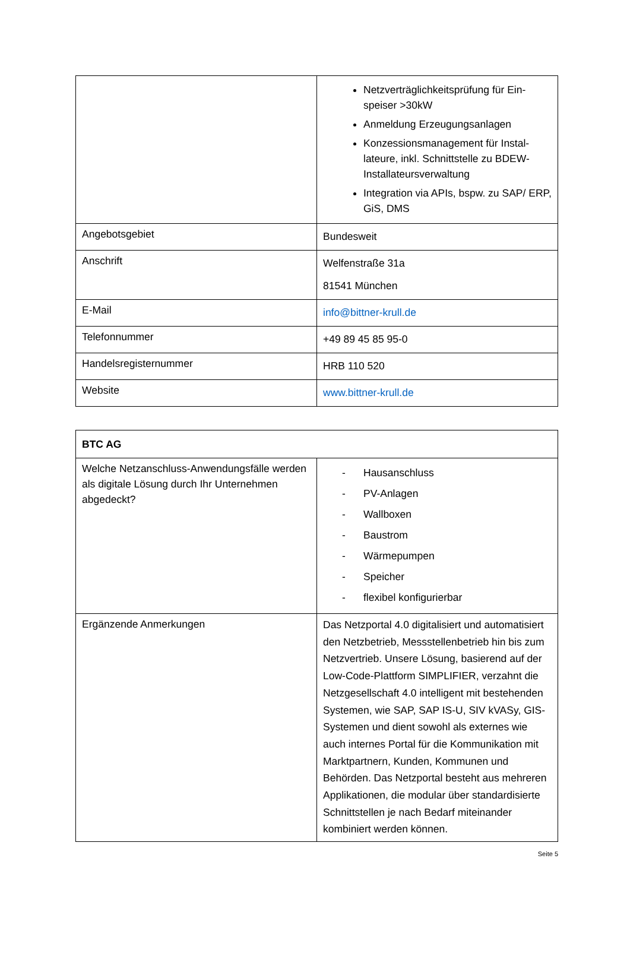| | Netzverträglichkeitsprüfung für Ein­speiser >30kW Anmeldung Erzeugungsanlagen Konzessionsmanagement für Instal­lateure, inkl. Schnittstelle zu BDEW-Installateursverwaltung Integration via APIs, bspw. zu SAP/ ERP, GiS, DMS |
| Angebotsgebiet | Bundesweit |
| Anschrift | Welfenstraße 31a 81541 München |
| E-Mail | info@bittner-krull.de |
| Telefonnummer | +49 89 45 85 95-0 |
| Handelsregisternummer | HRB 110 520 |
| Website | www.bittner-krull.de |
| BTC AG | |
| Welche Netzanschluss-Anwendungsfälle werden als digitale Lösung durch Ihr Unter­nehmen abgedeckt? | - Hausanschluss - PV-Anlagen - Wallboxen - Baustrom - Wärmepumpen - Speicher - flexibel konfigurierbar |
| Ergänzende Anmerkungen | Das Netzportal 4.0 digitalisiert und automa­tisiert den Netzbetrieb, Messstellenbetrieb hin bis zum Netzvertrieb. Unsere Lösung, basierend auf der Low-Code-Plattform SIMPLIFIER, verzahnt die Netzgesellschaft 4.0 intelligent mit bestehenden Systemen, wie SAP, SAP IS-U, SIV kVASy, GIS-Systemen und dient sowohl als externes wie auch in­ternes Portal für die Kommunikation mit Marktpartnern, Kunden, Kommunen und Behörden. Das Netzportal besteht aus meh­reren Applikationen, die modular über stan­dardisierte Schnittstellen je nach Bedarf miteinander kombiniert werden können. |
Seite 5